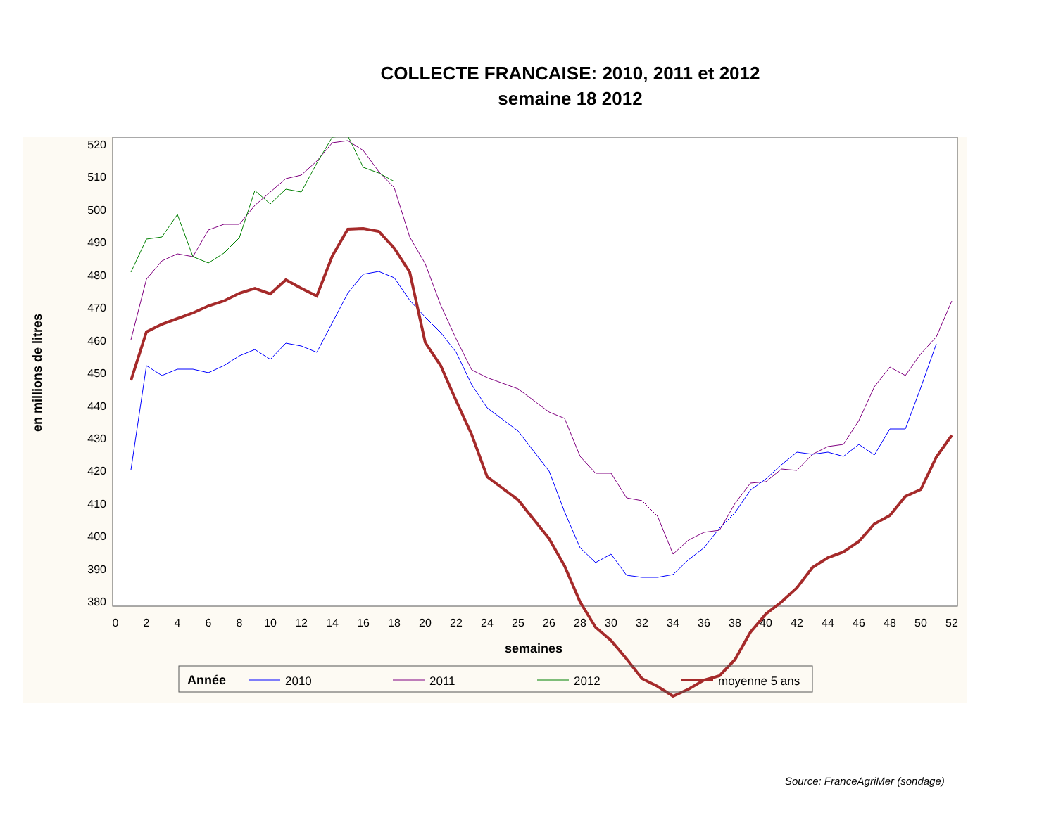COLLECTE FRANCAISE: 2010, 2011 et 2012
semaine 18 2012
520
510
500
490
480
470
460
450
440
430
420
410
400
390
380
0
2
4
6
8
10
12
14
16
18
20
22
24
25
26
28
30
32
34
36
38
40
42
44
46
48
50
52
semaines
en millions de litres
Année
2010
2011
2012
moyenne 5 ans
Source: FranceAgriMer (sondage)